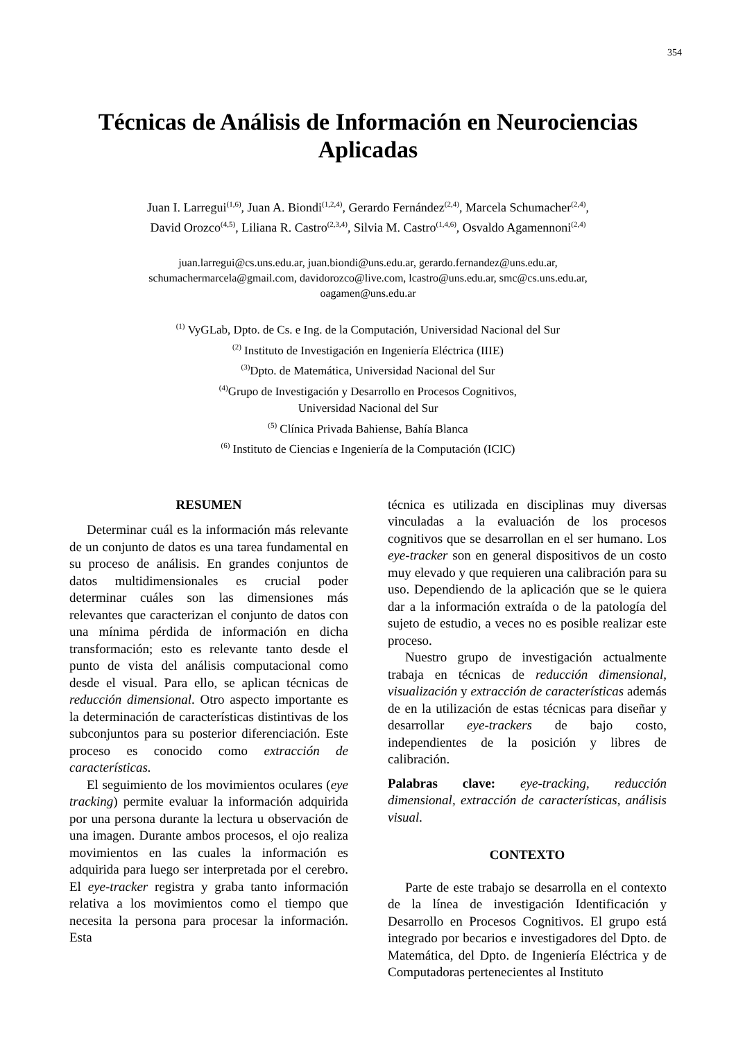354
Técnicas de Análisis de Información en Neurociencias Aplicadas
Juan I. Larregui<sup>(1,6)</sup>, Juan A. Biondi<sup>(1,2,4)</sup>, Gerardo Fernández<sup>(2,4)</sup>, Marcela Schumacher<sup>(2,4)</sup>,
David Orozco<sup>(4,5)</sup>, Liliana R. Castro<sup>(2,3,4)</sup>, Silvia M. Castro<sup>(1,4,6)</sup>, Osvaldo Agamennoni<sup>(2,4)</sup>
juan.larregui@cs.uns.edu.ar, juan.biondi@uns.edu.ar, gerardo.fernandez@uns.edu.ar,
schumachermarcela@gmail.com, davidorozco@live.com, lcastro@uns.edu.ar, smc@cs.uns.edu.ar,
oagamen@uns.edu.ar
<sup>(1)</sup> VyGLab, Dpto. de Cs. e Ing. de la Computación, Universidad Nacional del Sur
<sup>(2)</sup> Instituto de Investigación en Ingeniería Eléctrica (IIIE)
<sup>(3)</sup> Dpto. de Matemática, Universidad Nacional del Sur
<sup>(4)</sup> Grupo de Investigación y Desarrollo en Procesos Cognitivos,
Universidad Nacional del Sur
<sup>(5)</sup> Clínica Privada Bahiense, Bahía Blanca
<sup>(6)</sup> Instituto de Ciencias e Ingeniería de la Computación (ICIC)
RESUMEN
Determinar cuál es la información más relevante de un conjunto de datos es una tarea fundamental en su proceso de análisis. En grandes conjuntos de datos multidimensionales es crucial poder determinar cuáles son las dimensiones más relevantes que caracterizan el conjunto de datos con una mínima pérdida de información en dicha transformación; esto es relevante tanto desde el punto de vista del análisis computacional como desde el visual. Para ello, se aplican técnicas de reducción dimensional. Otro aspecto importante es la determinación de características distintivas de los subconjuntos para su posterior diferenciación. Este proceso es conocido como extracción de características.
El seguimiento de los movimientos oculares (eye tracking) permite evaluar la información adquirida por una persona durante la lectura u observación de una imagen. Durante ambos procesos, el ojo realiza movimientos en las cuales la información es adquirida para luego ser interpretada por el cerebro. El eye-tracker registra y graba tanto información relativa a los movimientos como el tiempo que necesita la persona para procesar la información. Esta
técnica es utilizada en disciplinas muy diversas vinculadas a la evaluación de los procesos cognitivos que se desarrollan en el ser humano. Los eye-tracker son en general dispositivos de un costo muy elevado y que requieren una calibración para su uso. Dependiendo de la aplicación que se le quiera dar a la información extraída o de la patología del sujeto de estudio, a veces no es posible realizar este proceso.
Nuestro grupo de investigación actualmente trabaja en técnicas de reducción dimensional, visualización y extracción de características además de en la utilización de estas técnicas para diseñar y desarrollar eye-trackers de bajo costo, independientes de la posición y libres de calibración.
Palabras clave: eye-tracking, reducción dimensional, extracción de características, análisis visual.
CONTEXTO
Parte de este trabajo se desarrolla en el contexto de la línea de investigación Identificación y Desarrollo en Procesos Cognitivos. El grupo está integrado por becarios e investigadores del Dpto. de Matemática, del Dpto. de Ingeniería Eléctrica y de Computadoras pertenecientes al Instituto